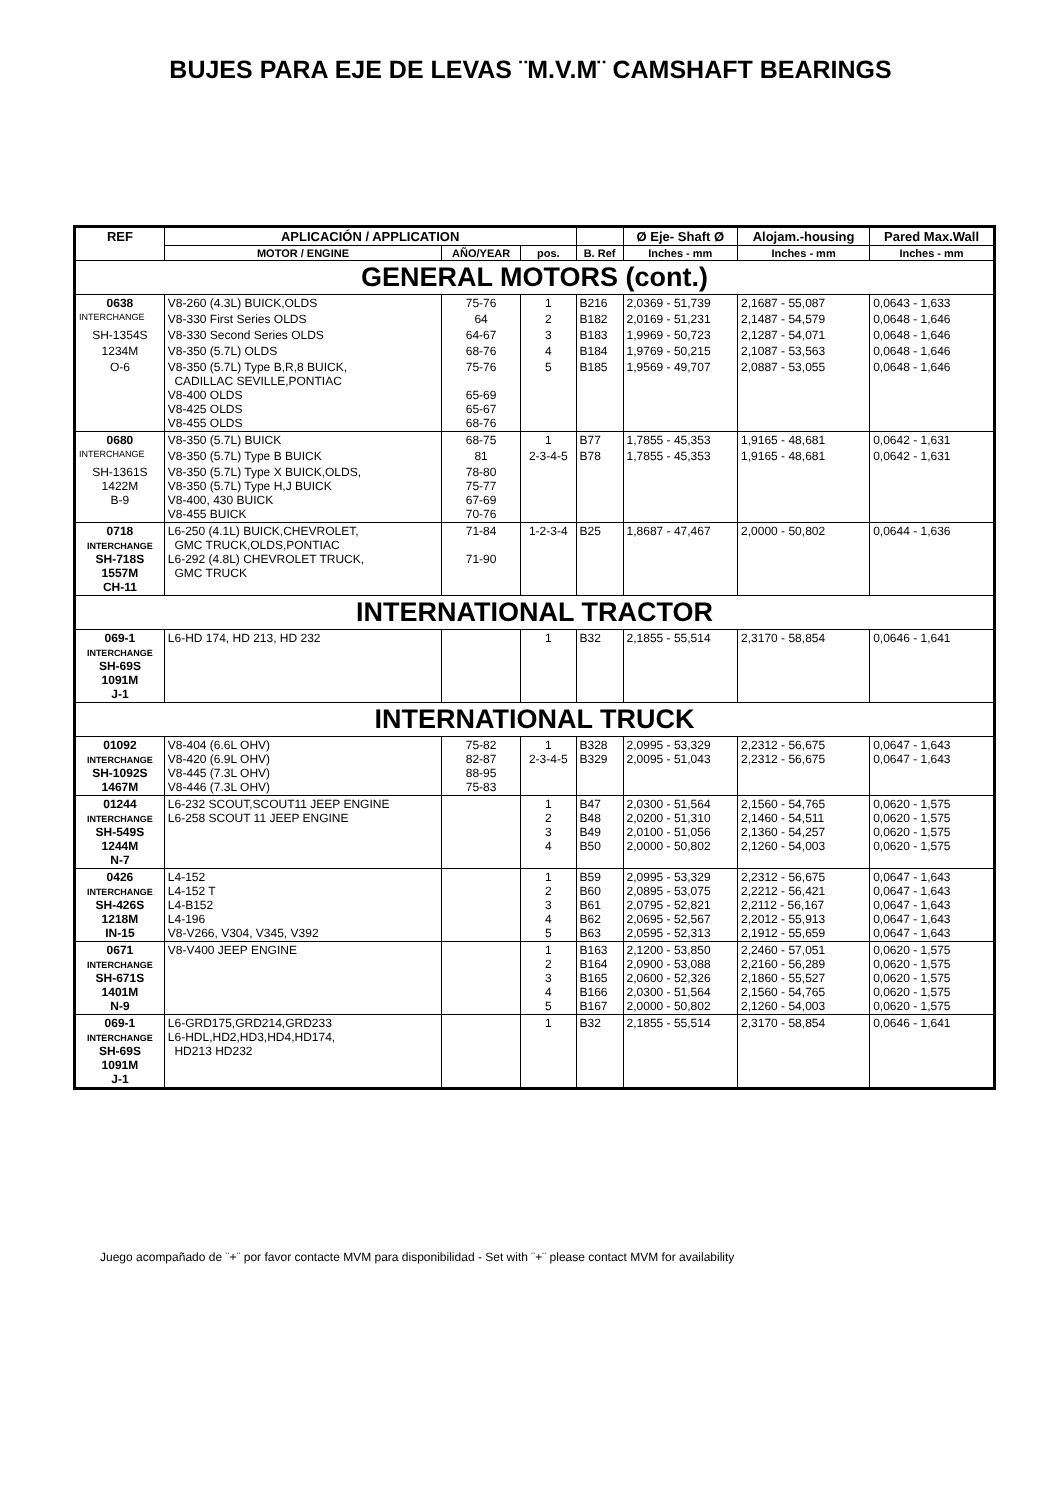BUJES PARA EJE DE LEVAS ¨M.V.M¨ CAMSHAFT BEARINGS
| REF | APLICACIÓN / APPLICATION | | | | Ø Eje- Shaft Ø | Alojam.-housing | Pared Max.Wall |
| --- | --- | --- | --- | --- | --- | --- | --- |
| | MOTOR / ENGINE | AÑO/YEAR | pos. | B. Ref | Inches - mm | Inches - mm | Inches - mm |
| GENERAL MOTORS (cont.) | | | | | | | |
| 0638 | V8-260 (4.3L) BUICK,OLDS | 75-76 | 1 | B216 | 2,0369 - 51,739 | 2,1687 - 55,087 | 0,0643 - 1,633 |
| INTERCHANGE | V8-330 First Series OLDS | 64 | 2 | B182 | 2,0169 - 51,231 | 2,1487 - 54,579 | 0,0648 - 1,646 |
| SH-1354S | V8-330 Second Series OLDS | 64-67 | 3 | B183 | 1,9969 - 50,723 | 2,1287 - 54,071 | 0,0648 - 1,646 |
| 1234M | V8-350 (5.7L) OLDS | 68-76 | 4 | B184 | 1,9769 - 50,215 | 2,1087 - 53,563 | 0,0648 - 1,646 |
| O-6 | V8-350 (5.7L) Type B,R,8 BUICK, CADILLAC SEVILLE,PONTIAC V8-400 OLDS V8-425 OLDS V8-455 OLDS | 75-76 65-69 65-67 68-76 | 5 | B185 | 1,9569 - 49,707 | 2,0887 - 53,055 | 0,0648 - 1,646 |
| 0680 | V8-350 (5.7L) BUICK | 68-75 | 1 | B77 | 1,7855 - 45,353 | 1,9165 - 48,681 | 0,0642 - 1,631 |
| INTERCHANGE | V8-350 (5.7L) Type B BUICK | 81 | 2-3-4-5 | B78 | 1,7855 - 45,353 | 1,9165 - 48,681 | 0,0642 - 1,631 |
| SH-1361S 1422M B-9 | V8-350 (5.7L) Type X BUICK,OLDS, V8-350 (5.7L) Type H,J BUICK V8-400, 430 BUICK V8-455 BUICK | 78-80 75-77 67-69 70-76 | | | | | |
| 0718 INTERCHANGE SH-718S 1557M CH-11 | L6-250 (4.1L) BUICK,CHEVROLET, GMC TRUCK,OLDS,PONTIAC L6-292 (4.8L) CHEVROLET TRUCK, GMC TRUCK | 71-84 71-90 | 1-2-3-4 | B25 | 1,8687 - 47,467 | 2,0000 - 50,802 | 0,0644 - 1,636 |
| INTERNATIONAL TRACTOR | | | | | | | |
| 069-1 INTERCHANGE SH-69S 1091M J-1 | L6-HD 174, HD 213, HD 232 | | 1 | B32 | 2,1855 - 55,514 | 2,3170 - 58,854 | 0,0646 - 1,641 |
| INTERNATIONAL TRUCK | | | | | | | |
| 01092 INTERCHANGE SH-1092S 1467M | V8-404 (6.6L OHV) V8-420 (6.9L OHV) V8-445 (7.3L OHV) V8-446 (7.3L OHV) | 75-82 82-87 88-95 75-83 | 1 2-3-4-5 | B328 B329 | 2,0995 - 53,329 2,0095 - 51,043 | 2,2312 - 56,675 2,2312 - 56,675 | 0,0647 - 1,643 0,0647 - 1,643 |
| 01244 INTERCHANGE SH-549S 1244M N-7 | L6-232 SCOUT,SCOUT11 JEEP ENGINE L6-258 SCOUT 11 JEEP ENGINE | | 1 2 3 4 | B47 B48 B49 B50 | 2,0300 - 51,564 2,0200 - 51,310 2,0100 - 51,056 2,0000 - 50,802 | 2,1560 - 54,765 2,1460 - 54,511 2,1360 - 54,257 2,1260 - 54,003 | 0,0620 - 1,575 0,0620 - 1,575 0,0620 - 1,575 0,0620 - 1,575 |
| 0426 INTERCHANGE SH-426S 1218M IN-15 | L4-152 L4-152 T L4-B152 L4-196 V8-V266, V304, V345, V392 | | 1 2 3 4 5 | B59 B60 B61 B62 B63 | 2,0995 - 53,329 2,0895 - 53,075 2,0795 - 52,821 2,0695 - 52,567 2,0595 - 52,313 | 2,2312 - 56,675 2,2212 - 56,421 2,2112 - 56,167 2,2012 - 55,913 2,1912 - 55,659 | 0,0647 - 1,643 0,0647 - 1,643 0,0647 - 1,643 0,0647 - 1,643 0,0647 - 1,643 |
| 0671 INTERCHANGE SH-671S 1401M N-9 | V8-V400 JEEP ENGINE | | 1 2 3 4 5 | B163 B164 B165 B166 B167 | 2,1200 - 53,850 2,0900 - 53,088 2,0600 - 52,326 2,0300 - 51,564 2,0000 - 50,802 | 2,2460 - 57,051 2,2160 - 56,289 2,1860 - 55,527 2,1560 - 54,765 2,1260 - 54,003 | 0,0620 - 1,575 0,0620 - 1,575 0,0620 - 1,575 0,0620 - 1,575 0,0620 - 1,575 |
| 069-1 INTERCHANGE SH-69S 1091M J-1 | L6-GRD175,GRD214,GRD233 L6-HDL,HD2,HD3,HD4,HD174, HD213 HD232 | | 1 | B32 | 2,1855 - 55,514 | 2,3170 - 58,854 | 0,0646 - 1,641 |
Juego acompañado de ¨+¨ por favor contacte MVM para disponibilidad - Set with ¨+¨ please contact MVM for availability